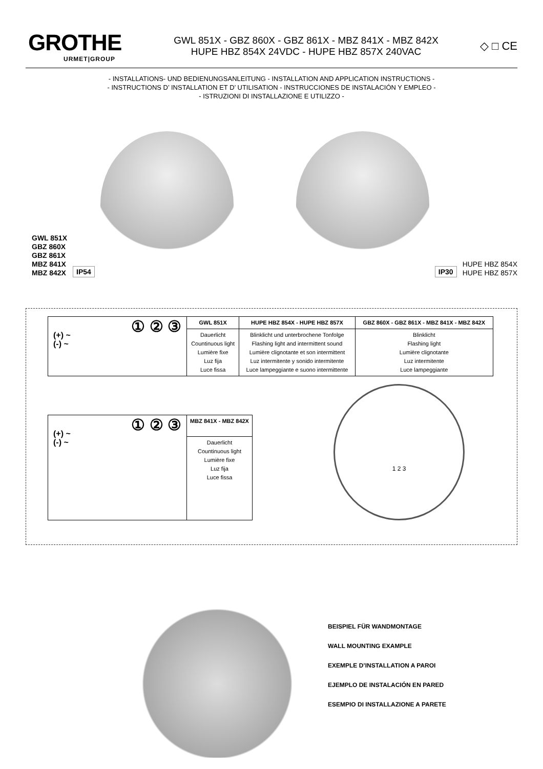GROTHE
URMET|GROUP
GWL 851X - GBZ 860X - GBZ 861X - MBZ 841X - MBZ 842X
HUPE HBZ 854X 24VDC - HUPE HBZ 857X 240VAC
◇ □ CE
- INSTALLATIONS- UND BEDIENUNGSANLEITUNG - INSTALLATION AND APPLICATION INSTRUCTIONS -
- INSTRUCTIONS D’ INSTALLATION ET D’ UTILISATION - INSTRUCCIONES DE INSTALACIÓN Y EMPLEO -
- ISTRUZIONI DI INSTALLAZIONE E UTILIZZO -
GWL 851X
GBZ 860X
GBZ 861X
MBZ 841X
MBZ 842X
IP54
IP30
HUPE HBZ 854X
HUPE HBZ 857X
| ① ② ③ (+) ~ (-) ~ | GWL 851X | HUPE HBZ 854X - HUPE HBZ 857X | GBZ 860X - GBZ 861X - MBZ 841X - MBZ 842X |
| | Dauerlicht Countinuous light Lumière fixe Luz fija Luce fissa | Blinklicht und unterbrochene Tonfolge Flashing light and intermittent sound Lumière clignotante et son intermittent Luz intermitente y sonido intermitente Luce lampeggiante e suono intermittente | Blinklicht Flashing light Lumière clignotante Luz intermitente Luce lampeggiante |
| ① ② ③ (+) ~ (-) ~ | MBZ 841X - MBZ 842X |
| | Dauerlicht Countinuous light Lumière fixe Luz fija Luce fissa |
1 2 3
BEISPIEL FÜR WANDMONTAGE
WALL MOUNTING EXAMPLE
EXEMPLE D’INSTALLATION A PAROI
EJEMPLO DE INSTALACIÓN EN PARED
ESEMPIO DI INSTALLAZIONE A PARETE